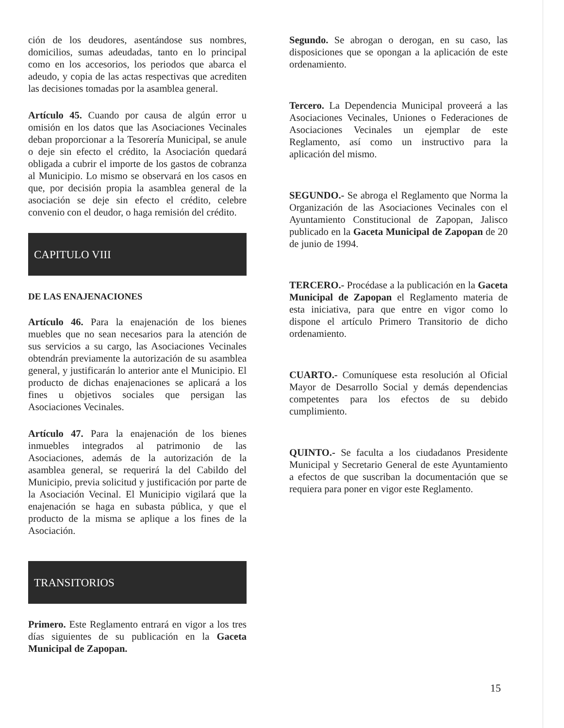ción de los deudores, asentándose sus nombres, domicilios, sumas adeudadas, tanto en lo principal como en los accesorios, los periodos que abarca el adeudo, y copia de las actas respectivas que acrediten las decisiones tomadas por la asamblea general.
Artículo 45. Cuando por causa de algún error u omisión en los datos que las Asociaciones Vecinales deban proporcionar a la Tesorería Municipal, se anule o deje sin efecto el crédito, la Asociación quedará obligada a cubrir el importe de los gastos de cobranza al Municipio. Lo mismo se observará en los casos en que, por decisión propia la asamblea general de la asociación se deje sin efecto el crédito, celebre convenio con el deudor, o haga remisión del crédito.
CAPITULO VIII
DE LAS ENAJENACIONES
Artículo 46. Para la enajenación de los bienes muebles que no sean necesarios para la atención de sus servicios a su cargo, las Asociaciones Vecinales obtendrán previamente la autorización de su asamblea general, y justificarán lo anterior ante el Municipio. El producto de dichas enajenaciones se aplicará a los fines u objetivos sociales que persigan las Asociaciones Vecinales.
Artículo 47. Para la enajenación de los bienes inmuebles integrados al patrimonio de las Asociaciones, además de la autorización de la asamblea general, se requerirá la del Cabildo del Municipio, previa solicitud y justificación por parte de la Asociación Vecinal. El Municipio vigilará que la enajenación se haga en subasta pública, y que el producto de la misma se aplique a los fines de la Asociación.
TRANSITORIOS
Primero. Este Reglamento entrará en vigor a los tres días siguientes de su publicación en la Gaceta Municipal de Zapopan.
Segundo. Se abrogan o derogan, en su caso, las disposiciones que se opongan a la aplicación de este ordenamiento.
Tercero. La Dependencia Municipal proveerá a las Asociaciones Vecinales, Uniones o Federaciones de Asociaciones Vecinales un ejemplar de este Reglamento, así como un instructivo para la aplicación del mismo.
SEGUNDO.- Se abroga el Reglamento que Norma la Organización de las Asociaciones Vecinales con el Ayuntamiento Constitucional de Zapopan, Jalisco publicado en la Gaceta Municipal de Zapopan de 20 de junio de 1994.
TERCERO.- Procédase a la publicación en la Gaceta Municipal de Zapopan el Reglamento materia de esta iniciativa, para que entre en vigor como lo dispone el artículo Primero Transitorio de dicho ordenamiento.
CUARTO.- Comuníquese esta resolución al Oficial Mayor de Desarrollo Social y demás dependencias competentes para los efectos de su debido cumplimiento.
QUINTO.- Se faculta a los ciudadanos Presidente Municipal y Secretario General de este Ayuntamiento a efectos de que suscriban la documentación que se requiera para poner en vigor este Reglamento.
15